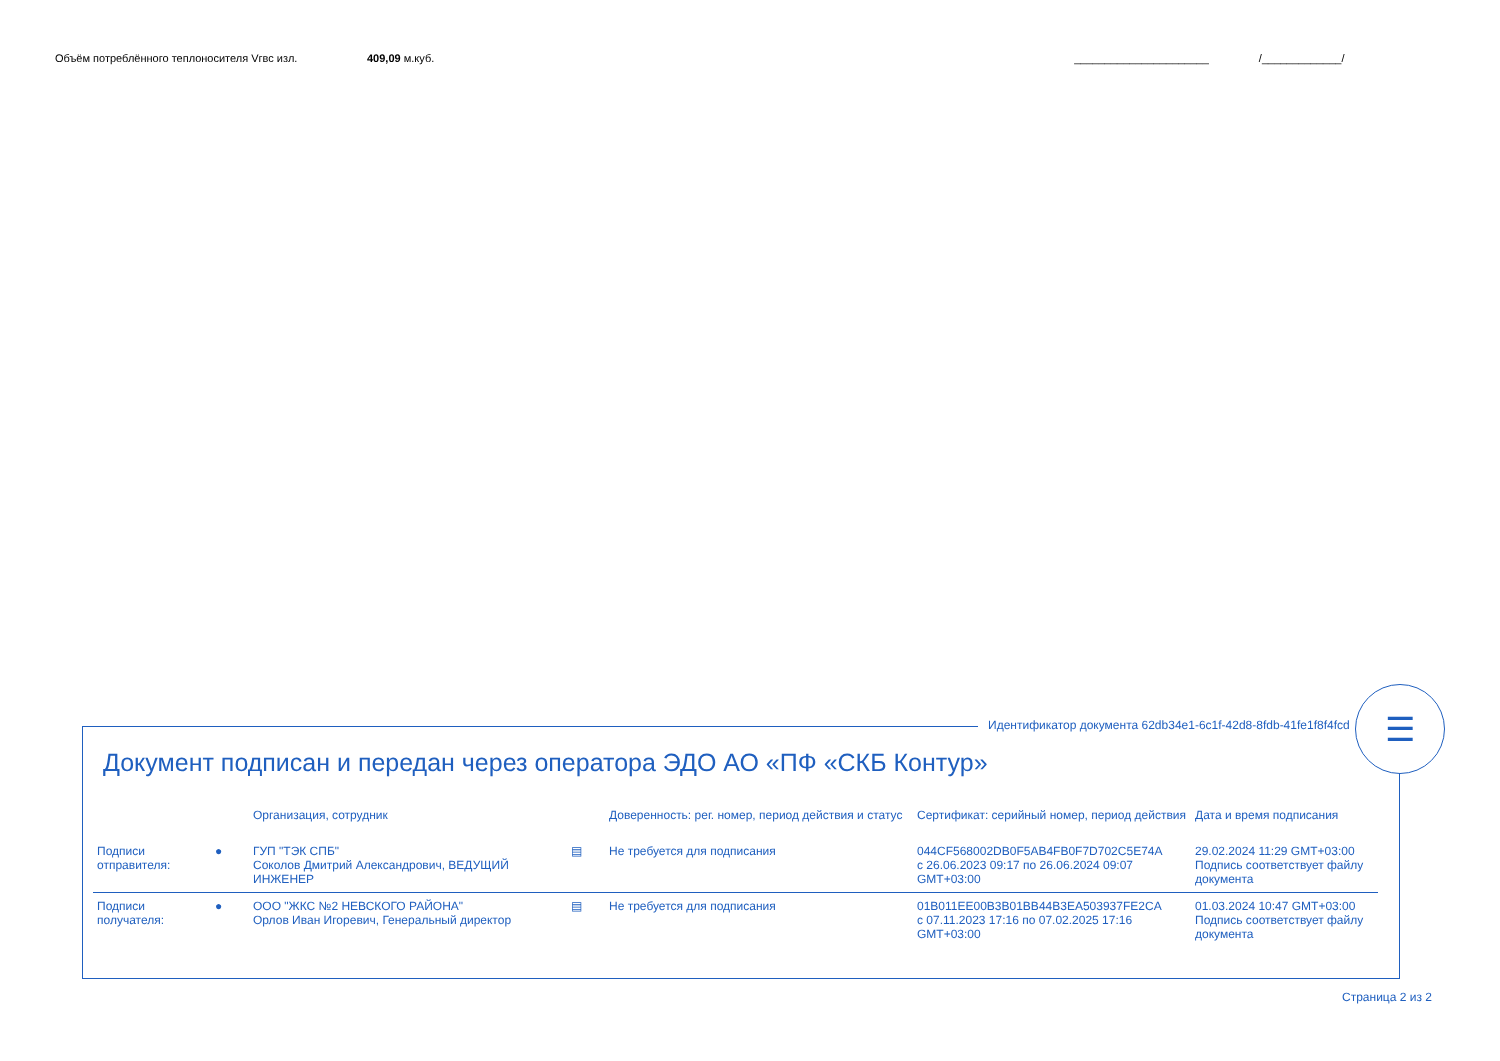Объём потреблённого теплоносителя Vгвс изл. 409,09 м.куб. ______________________ /_____________/
Идентификатор документа 62db34e1-6c1f-42d8-8fdb-41fe1f8f4fcd
☰
Документ подписан и передан через оператора ЭДО АО «ПФ «СКБ Контур»
| | | Организация, сотрудник | | Доверенность: рег. номер, период действия и статус | Сертификат: серийный номер, период действия | Дата и время подписания |
| --- | --- | --- | --- | --- | --- | --- |
| Подписи отправителя: | ● | ГУП "ТЭК СПБ" Соколов Дмитрий Александрович, ВЕДУЩИЙ ИНЖЕНЕР | ▤ | Не требуется для подписания | 044CF568002DB0F5AB4FB0F7D702C5E74A с 26.06.2023 09:17 по 26.06.2024 09:07 GMT+03:00 | 29.02.2024 11:29 GMT+03:00 Подпись соответствует файлу документа |
| Подписи получателя: | ● | ООО "ЖКС №2 НЕВСКОГО РАЙОНА" Орлов Иван Игоревич, Генеральный директор | ▤ | Не требуется для подписания | 01B011EE00B3B01BB44B3EA503937FE2CA с 07.11.2023 17:16 по 07.02.2025 17:16 GMT+03:00 | 01.03.2024 10:47 GMT+03:00 Подпись соответствует файлу документа |
Страница 2 из 2